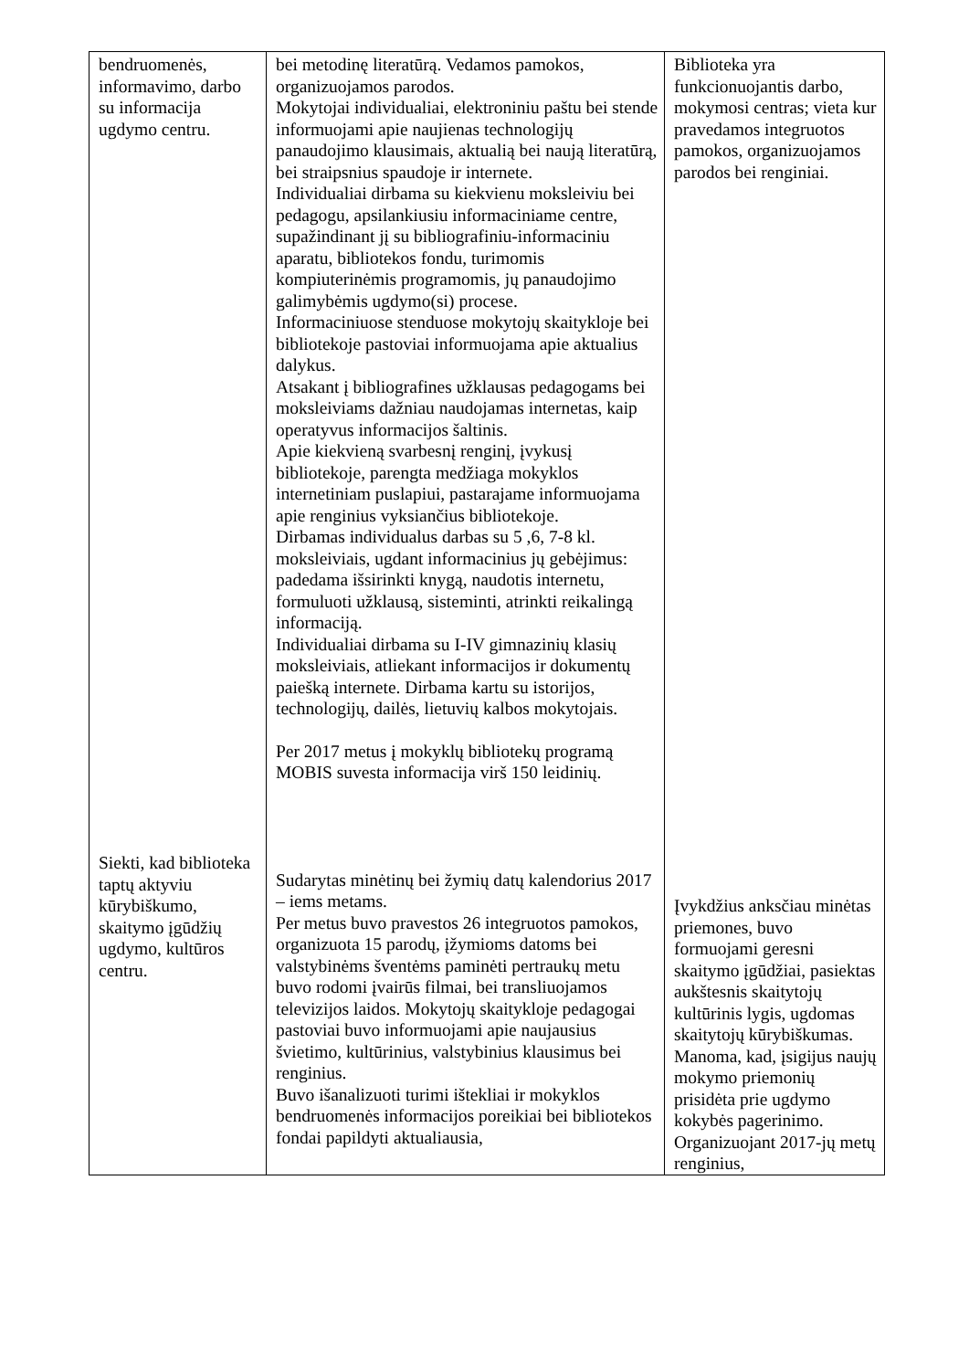| bendruomenės, informavimo, darbo su informacija ugdymo centru. Siekti, kad biblioteka taptų aktyviu kūrybiškumo, skaitymo įgūdžių ugdymo, kultūros centru. | bei metodinę literatūrą. Vedamos pamokos, organizuojamos parodos. Mokytojai individualiai, elektroniniu paštu bei stende informuojami apie naujienas technologijų panaudojimo klausimais, aktualią bei naują literatūrą, bei straipsnius spaudoje ir internete. Individualiai dirbama su kiekvienu moksleiviu bei pedagogu, apsilankiusiu informaciniame centre, supažindinant jį su bibliografiniu-informaciniu aparatu, bibliotekos fondu, turimomis kompiuterinėmis programomis, jų panaudojimo galimybėmis ugdymo(si) procese. Informaciniuose stenduose mokytojų skaitykloje bei bibliotekoje pastoviai informuojama apie aktualius dalykus. Atsakant į bibliografines užklausas pedagogams bei moksleiviams dažniau naudojamas internetas, kaip operatyvus informacijos šaltinis. Apie kiekvieną svarbesnį renginį, įvykusį bibliotekoje, parengta medžiaga mokyklos internetiniam puslapiui, pastarajame informuojama apie renginius vyksiančius bibliotekoje. Dirbamas individualus darbas su 5 ,6, 7-8 kl. moksleiviais, ugdant informacinius jų gebėjimus: padedama išsirinkti knygą, naudotis internetu, formuluoti užklausą, sisteminti, atrinkti reikalingą informaciją. Individualiai dirbama su I-IV gimnazinių klasių moksleiviais, atliekant informacijos ir dokumentų paiešką internete. Dirbama kartu su istorijos, technologijų, dailės, lietuvių kalbos mokytojais. Per 2017 metus į mokyklų bibliotekų programą MOBIS suvesta informacija virš 150 leidinių. Sudarytas minėtinų bei žymių datų kalendorius 2017 – iems metams. Per metus buvo pravestos 26 integruotos pamokos, organizuota 15 parodų, įžymioms datoms bei valstybinėms šventėms paminėti pertraukų metu buvo rodomi įvairūs filmai, bei transliuojamos televizijos laidos. Mokytojų skaitykloje pedagogai pastoviai buvo informuojami apie naujausius švietimo, kultūrinius, valstybinius klausimus bei renginius. Buvo išanalizuoti turimi ištekliai ir mokyklos bendruomenės informacijos poreikiai bei bibliotekos fondai papildyti aktualiausia, | Biblioteka yra funkcionuojantis darbo, mokymosi centras; vieta kur pravedamos integruotos pamokos, organizuojamos parodos bei renginiai. Įvykdžius anksčiau minėtas priemones, buvo formuojami geresni skaitymo įgūdžiai, pasiektas aukštesnis skaitytojų kultūrinis lygis, ugdomas skaitytojų kūrybiškumas. Manoma, kad, įsigijus naujų mokymo priemonių prisidėta prie ugdymo kokybės pagerinimo. Organizuojant 2017-jų metų renginius, |